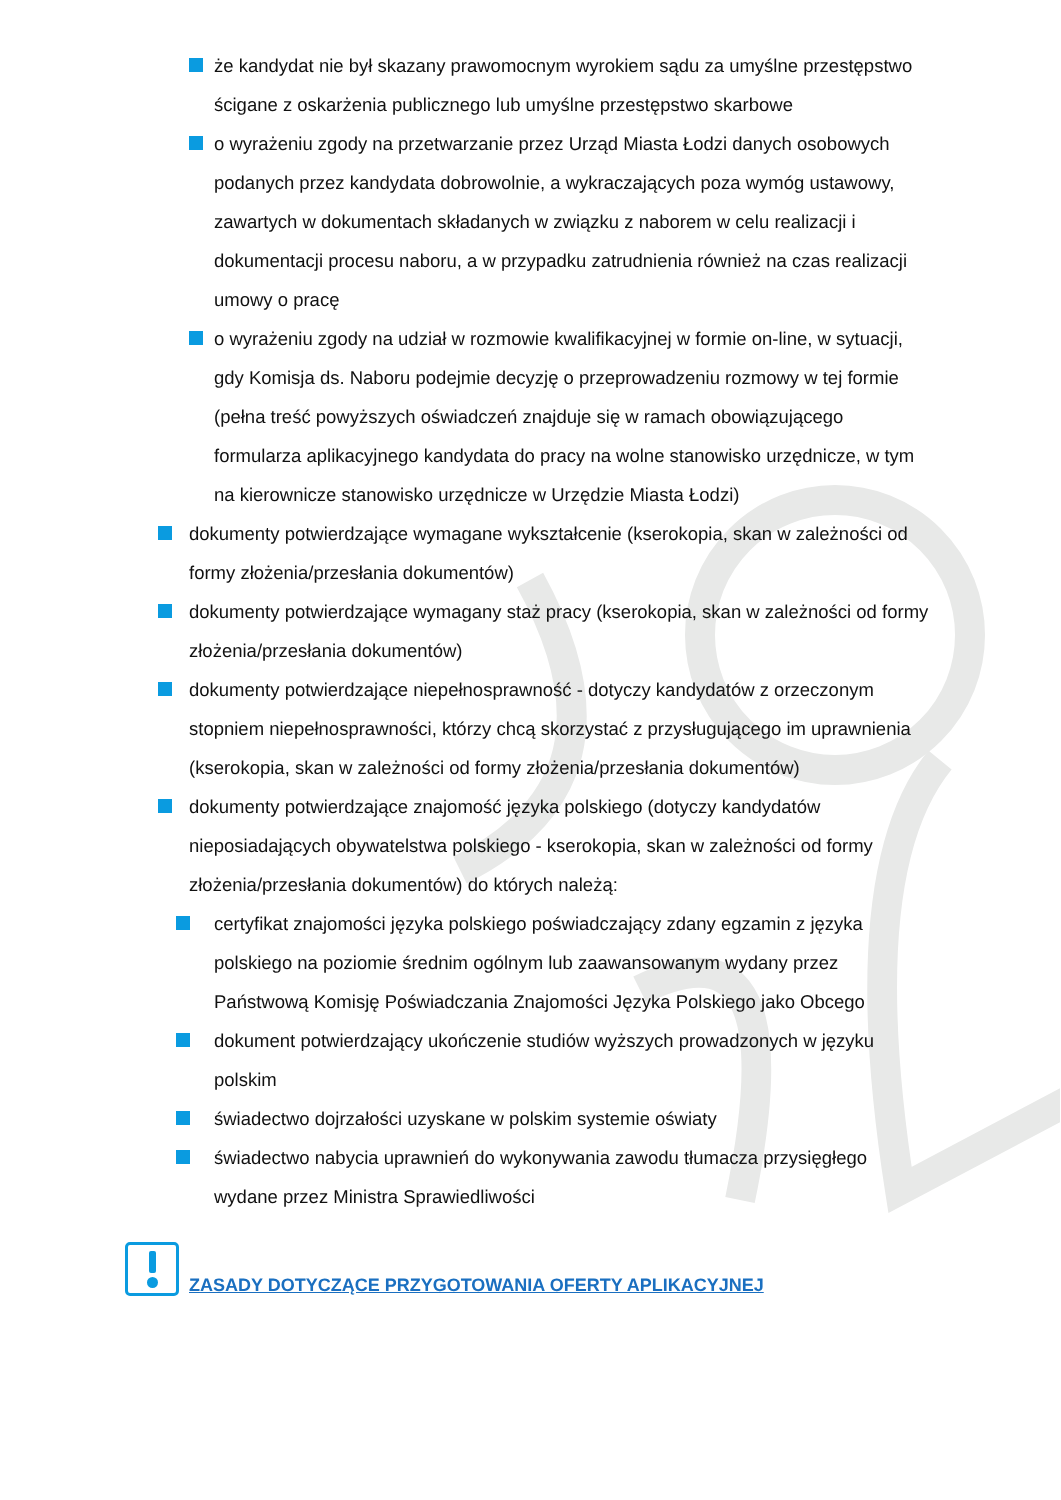że kandydat nie był skazany prawomocnym wyrokiem sądu za umyślne przestępstwo ścigane z oskarżenia publicznego lub umyślne przestępstwo skarbowe
o wyrażeniu zgody na przetwarzanie przez Urząd Miasta Łodzi danych osobowych podanych przez kandydata dobrowolnie, a wykraczających poza wymóg ustawowy, zawartych w dokumentach składanych w związku z naborem w celu realizacji i dokumentacji procesu naboru, a w przypadku zatrudnienia również na czas realizacji umowy o pracę
o wyrażeniu zgody na udział w rozmowie kwalifikacyjnej w formie on-line, w sytuacji, gdy Komisja ds. Naboru podejmie decyzję o przeprowadzeniu rozmowy w tej formie (pełna treść powyższych oświadczeń znajduje się w ramach obowiązującego formularza aplikacyjnego kandydata do pracy na wolne stanowisko urzędnicze, w tym na kierownicze stanowisko urzędnicze w Urzędzie Miasta Łodzi)
dokumenty potwierdzające wymagane wykształcenie (kserokopia, skan w zależności od formy złożenia/przesłania dokumentów)
dokumenty potwierdzające wymagany staż pracy (kserokopia, skan w zależności od formy złożenia/przesłania dokumentów)
dokumenty potwierdzające niepełnosprawność - dotyczy kandydatów z orzeczonym stopniem niepełnosprawności, którzy chcą skorzystać z przysługującego im uprawnienia (kserokopia, skan w zależności od formy złożenia/przesłania dokumentów)
dokumenty potwierdzające znajomość języka polskiego (dotyczy kandydatów nieposiadających obywatelstwa polskiego - kserokopia, skan w zależności od formy złożenia/przesłania dokumentów) do których należą:
certyfikat znajomości języka polskiego poświadczający zdany egzamin z języka polskiego na poziomie średnim ogólnym lub zaawansowanym wydany przez Państwową Komisję Poświadczania Znajomości Języka Polskiego jako Obcego
dokument potwierdzający ukończenie studiów wyższych prowadzonych w języku polskim
świadectwo dojrzałości uzyskane w polskim systemie oświaty
świadectwo nabycia uprawnień do wykonywania zawodu tłumacza przysięgłego wydane przez Ministra Sprawiedliwości
ZASADY DOTYCZĄCE PRZYGOTOWANIA OFERTY APLIKACYJNEJ